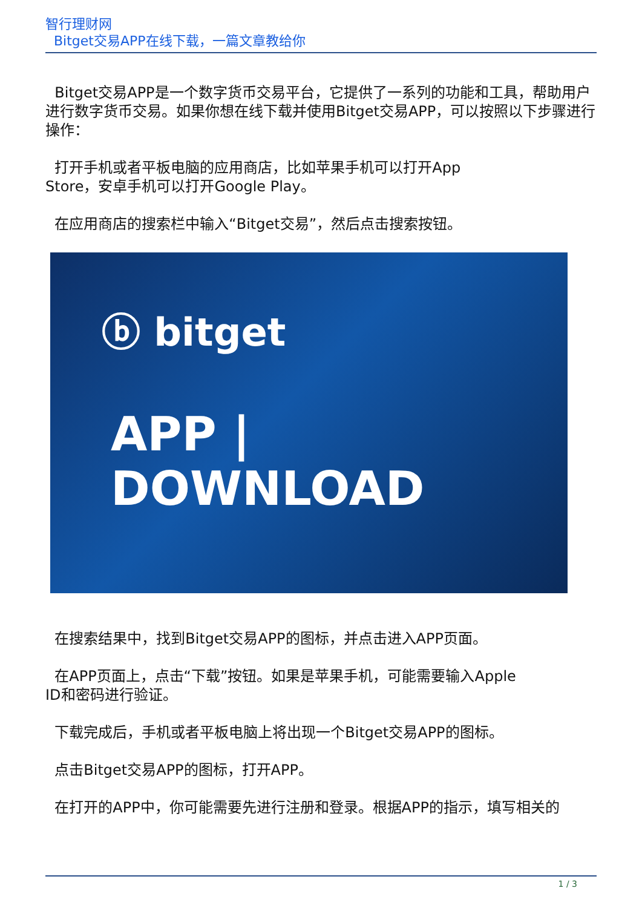智行理财网
Bitget交易APP在线下载，一篇文章教给你
Bitget交易APP是一个数字货币交易平台，它提供了一系列的功能和工具，帮助用户进行数字货币交易。如果你想在线下载并使用Bitget交易APP，可以按照以下步骤进行操作：
打开手机或者平板电脑的应用商店，比如苹果手机可以打开App
Store，安卓手机可以打开Google Play。
在应用商店的搜索栏中输入“Bitget交易”，然后点击搜索按钮。
ⓑ bitget
APP | DOWNLOAD
在搜索结果中，找到Bitget交易APP的图标，并点击进入APP页面。
在APP页面上，点击“下载”按钮。如果是苹果手机，可能需要输入Apple
ID和密码进行验证。
下载完成后，手机或者平板电脑上将出现一个Bitget交易APP的图标。
点击Bitget交易APP的图标，打开APP。
在打开的APP中，你可能需要先进行注册和登录。根据APP的指示，填写相关的
1 / 3